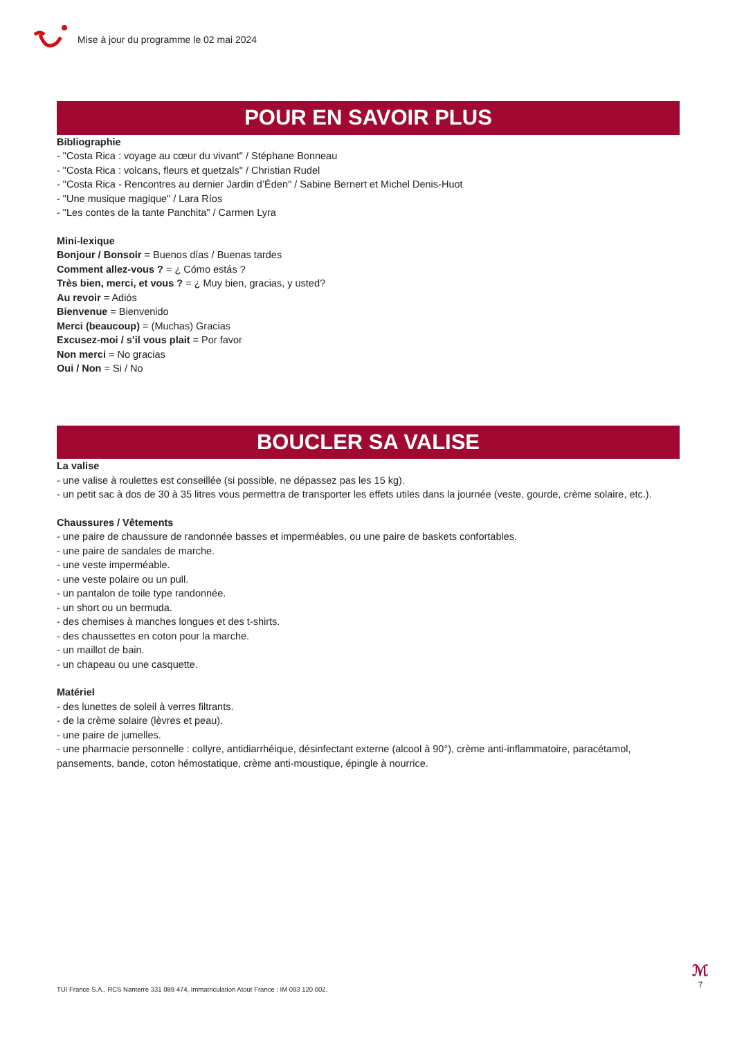Mise à jour du programme le 02 mai 2024
POUR EN SAVOIR PLUS
Bibliographie
- "Costa Rica : voyage au cœur du vivant" / Stéphane Bonneau
- "Costa Rica : volcans, fleurs et quetzals" / Christian Rudel
- "Costa Rica - Rencontres au dernier Jardin d’Éden" / Sabine Bernert et Michel Denis-Huot
- "Une musique magique" / Lara Ríos
- "Les contes de la tante Panchita" / Carmen Lyra
Mini-lexique
Bonjour / Bonsoir = Buenos días / Buenas tardes
Comment allez-vous ? = ¿ Cómo estás ?
Très bien, merci, et vous ? = ¿ Muy bien, gracias, y usted?
Au revoir = Adiós
Bienvenue = Bienvenido
Merci (beaucoup) = (Muchas) Gracias
Excusez-moi / s’il vous plait = Por favor
Non merci = No gracias
Oui / Non = Si / No
BOUCLER SA VALISE
La valise
- une valise à roulettes est conseillée (si possible, ne dépassez pas les 15 kg).
- un petit sac à dos de 30 à 35 litres vous permettra de transporter les effets utiles dans la journée (veste, gourde, crème solaire, etc.).
Chaussures / Vêtements
- une paire de chaussure de randonnée basses et imperméables, ou une paire de baskets confortables.
- une paire de sandales de marche.
- une veste imperméable.
- une veste polaire ou un pull.
- un pantalon de toile type randonnée.
- un short ou un bermuda.
- des chemises à manches longues et des t-shirts.
- des chaussettes en coton pour la marche.
- un maillot de bain.
- un chapeau ou une casquette.
Matériel
- des lunettes de soleil à verres filtrants.
- de la crème solaire (lèvres et peau).
- une paire de jumelles.
- une pharmacie personnelle : collyre, antidiarrhéique, désinfectant externe (alcool à 90°), crème anti-inflammatoire, paracétamol, pansements, bande, coton hémostatique, crème anti-moustique, épingle à nourrice.
TUI France S.A., RCS Nanterre 331 089 474, Immatriculation Atout France : IM 093 120 002.
ℳ
7